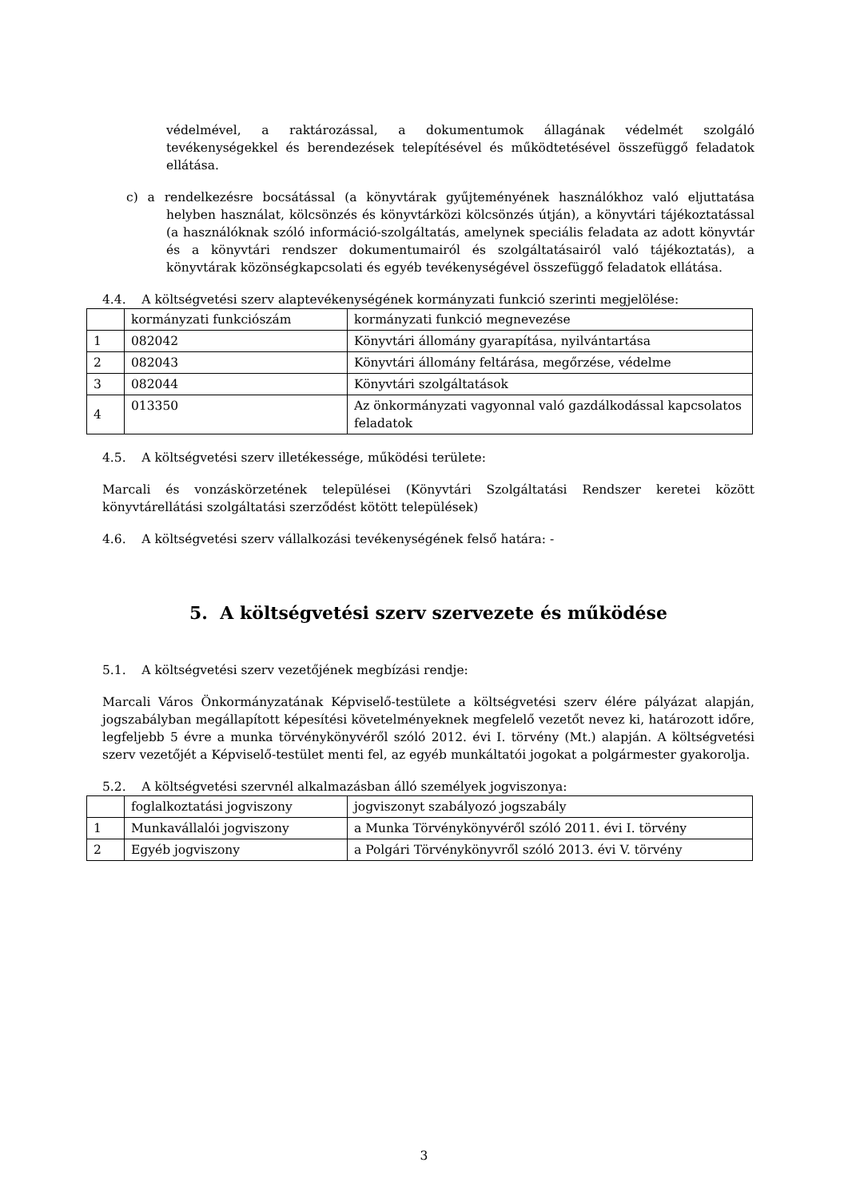védelmével, a raktározással, a dokumentumok állagának védelmét szolgáló tevékenységekkel és berendezések telepítésével és működtetésével összefüggő feladatok ellátása.
c) a rendelkezésre bocsátással (a könyvtárak gyűjteményének használókhoz való eljuttatása helyben használat, kölcsönzés és könyvtárközi kölcsönzés útján), a könyvtári tájékoztatással (a használóknak szóló információ-szolgáltatás, amelynek speciális feladata az adott könyvtár és a könyvtári rendszer dokumentumairól és szolgáltatásairól való tájékoztatás), a könyvtárak közönségkapcsolati és egyéb tevékenységével összefüggő feladatok ellátása.
4.4. A költségvetési szerv alaptevékenységének kormányzati funkció szerinti megjelölése:
| | kormányzati funkciószám | kormányzati funkció megnevezése |
| 1 | 082042 | Könyvtári állomány gyarapítása, nyilvántartása |
| 2 | 082043 | Könyvtári állomány feltárása, megőrzése, védelme |
| 3 | 082044 | Könyvtári szolgáltatások |
| 4 | 013350 | Az önkormányzati vagyonnal való gazdálkodással kapcsolatos feladatok |
4.5. A költségvetési szerv illetékessége, működési területe:
Marcali és vonzáskörzetének települései (Könyvtári Szolgáltatási Rendszer keretei között könyvtárellátási szolgáltatási szerződést kötött települések)
4.6. A költségvetési szerv vállalkozási tevékenységének felső határa: -
5. A költségvetési szerv szervezete és működése
5.1. A költségvetési szerv vezetőjének megbízási rendje:
Marcali Város Önkormányzatának Képviselő-testülete a költségvetési szerv élére pályázat alapján, jogszabályban megállapított képesítési követelményeknek megfelelő vezetőt nevez ki, határozott időre, legfeljebb 5 évre a munka törvénykönyvéről szóló 2012. évi I. törvény (Mt.) alapján. A költségvetési szerv vezetőjét a Képviselő-testület menti fel, az egyéb munkáltatói jogokat a polgármester gyakorolja.
5.2. A költségvetési szervnél alkalmazásban álló személyek jogviszonya:
| | foglalkoztatási jogviszony | jogviszonyt szabályozó jogszabály |
| 1 | Munkavállalói jogviszony | a Munka Törvénykönyvéről szóló 2011. évi I. törvény |
| 2 | Egyéb jogviszony | a Polgári Törvénykönyvről szóló 2013. évi V. törvény |
3